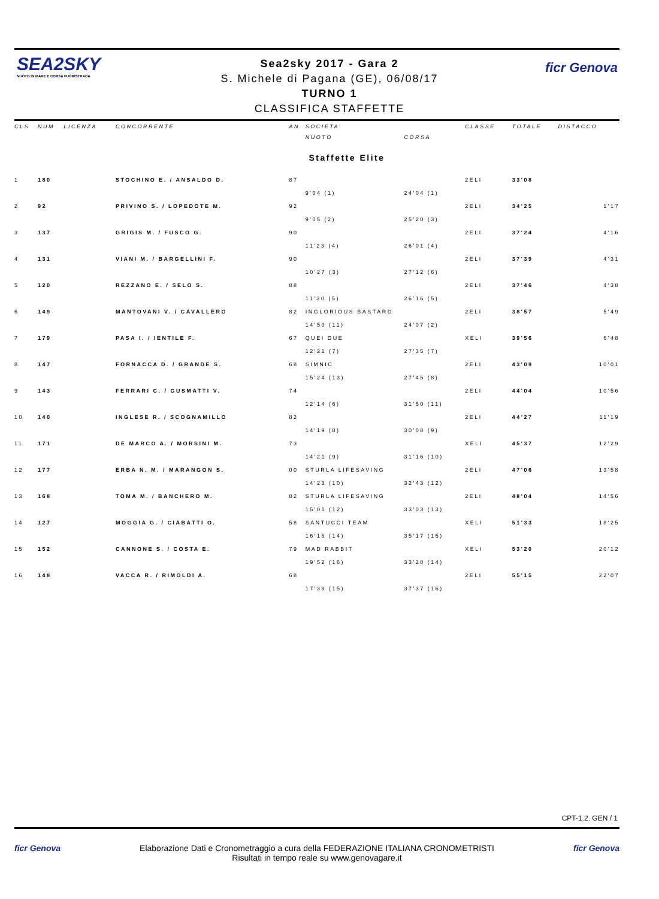SEA2SKY
NUOTO IN MARE E CORSA FUORISTRADA
ficr Genova
Sea2sky 2017 - Gara 2
S. Michele di Pagana (GE), 06/08/17
TURNO 1
CLASSIFICA STAFFETTE
| CLS | NUM | LICENZA | CONCORRENTE | AN | SOCIETA' | | CLASSE | TOTALE | DISTACCO |
| --- | --- | --- | --- | --- | --- | --- | --- | --- | --- |
| | | | | | NUOTO | CORSA | | | |
| Staffette Elite | | | | | | | | | |
| 1 | 180 | | STOCHINO E. / ANSALDO D. | 87 | | | 2ELI | 33'08 | |
| | | | | | 9'04 (1) | 24'04 (1) | | | |
| 2 | 92 | | PRIVINO S. / LOPEDOTE M. | 92 | | | 2ELI | 34'25 | 1'17 |
| | | | | | 9'05 (2) | 25'20 (3) | | | |
| 3 | 137 | | GRIGIS M. / FUSCO G. | 90 | | | 2ELI | 37'24 | 4'16 |
| | | | | | 11'23 (4) | 26'01 (4) | | | |
| 4 | 131 | | VIANI M. / BARGELLINI F. | 90 | | | 2ELI | 37'39 | 4'31 |
| | | | | | 10'27 (3) | 27'12 (6) | | | |
| 5 | 120 | | REZZANO E. / SELO S. | 88 | | | 2ELI | 37'46 | 4'38 |
| | | | | | 11'30 (5) | 26'16 (5) | | | |
| 6 | 149 | | MANTOVANI V. / CAVALLERO | 82 | INGLORIOUS BASTARD | | 2ELI | 38'57 | 5'49 |
| | | | | | 14'50 (11) | 24'07 (2) | | | |
| 7 | 179 | | PASA I. / IENTILE F. | 67 | QUEI DUE | | XELI | 39'56 | 6'48 |
| | | | | | 12'21 (7) | 27'35 (7) | | | |
| 8 | 147 | | FORNACCA D. / GRANDE S. | 68 | SIMNIC | | 2ELI | 43'09 | 10'01 |
| | | | | | 15'24 (13) | 27'45 (8) | | | |
| 9 | 143 | | FERRARI C. / GUSMATTI V. | 74 | | | 2ELI | 44'04 | 10'56 |
| | | | | | 12'14 (6) | 31'50 (11) | | | |
| 10 | 140 | | INGLESE R. / SCOGNAMILLO | 82 | | | 2ELI | 44'27 | 11'19 |
| | | | | | 14'19 (8) | 30'08 (9) | | | |
| 11 | 171 | | DE MARCO A. / MORSINI M. | 73 | | | XELI | 45'37 | 12'29 |
| | | | | | 14'21 (9) | 31'16 (10) | | | |
| 12 | 177 | | ERBA N. M. / MARANGON S. | 00 | STURLA LIFESAVING | | 2ELI | 47'06 | 13'58 |
| | | | | | 14'23 (10) | 32'43 (12) | | | |
| 13 | 168 | | TOMA M. / BANCHERO M. | 82 | STURLA LIFESAVING | | 2ELI | 48'04 | 14'56 |
| | | | | | 15'01 (12) | 33'03 (13) | | | |
| 14 | 127 | | MOGGIA G. / CIABATTI O. | 58 | SANTUCCI TEAM | | XELI | 51'33 | 18'25 |
| | | | | | 16'16 (14) | 35'17 (15) | | | |
| 15 | 152 | | CANNONE S. / COSTA E. | 79 | MAD RABBIT | | XELI | 53'20 | 20'12 |
| | | | | | 19'52 (16) | 33'28 (14) | | | |
| 16 | 148 | | VACCA R. / RIMOLDI A. | 68 | | | 2ELI | 55'15 | 22'07 |
| | | | | | 17'38 (15) | 37'37 (16) | | | |
CPT-1.2. GEN / 1
ficr Genova ficr Genova
Elaborazione Dati e Cronometraggio a cura della FEDERAZIONE ITALIANA CRONOMETRISTI
Risultati in tempo reale su www.genovagare.it